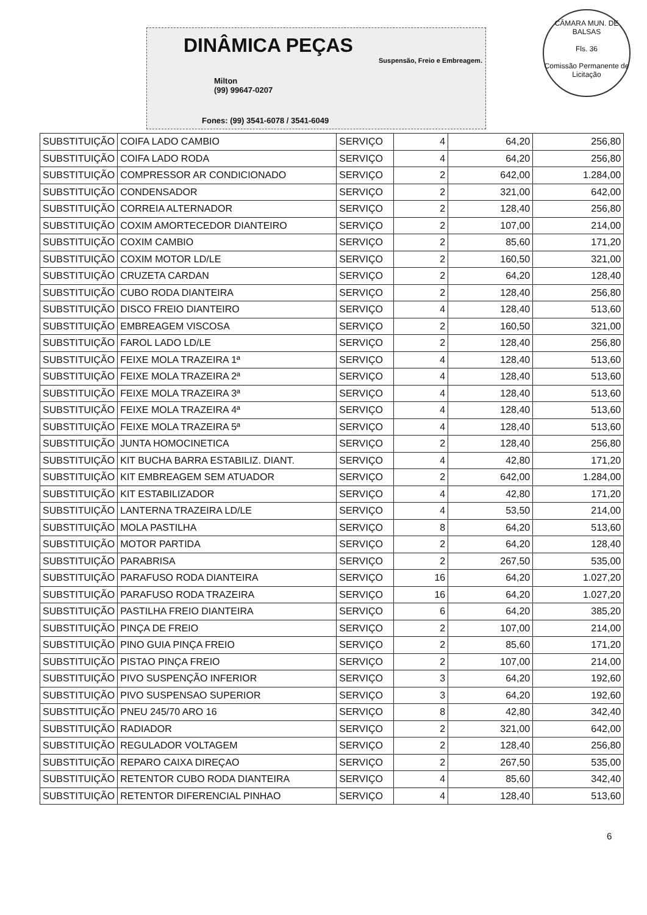DINÂMICA PEÇAS
Suspensão, Freio e Embreagem.
Milton
(99) 99647-0207
Fones: (99) 3541-6078 / 3541-6049
CÂMARA MUN. DE BALSAS
Fls. 36
Comissão Permanente de Licitação
| SUBSTITUIÇÃO | COIFA LADO CAMBIO | SERVIÇO | 4 | 64,20 | 256,80 |
| SUBSTITUIÇÃO | COIFA LADO RODA | SERVIÇO | 4 | 64,20 | 256,80 |
| SUBSTITUIÇÃO | COMPRESSOR AR CONDICIONADO | SERVIÇO | 2 | 642,00 | 1.284,00 |
| SUBSTITUIÇÃO | CONDENSADOR | SERVIÇO | 2 | 321,00 | 642,00 |
| SUBSTITUIÇÃO | CORREIA ALTERNADOR | SERVIÇO | 2 | 128,40 | 256,80 |
| SUBSTITUIÇÃO | COXIM AMORTECEDOR DIANTEIRO | SERVIÇO | 2 | 107,00 | 214,00 |
| SUBSTITUIÇÃO | COXIM CAMBIO | SERVIÇO | 2 | 85,60 | 171,20 |
| SUBSTITUIÇÃO | COXIM MOTOR LD/LE | SERVIÇO | 2 | 160,50 | 321,00 |
| SUBSTITUIÇÃO | CRUZETA CARDAN | SERVIÇO | 2 | 64,20 | 128,40 |
| SUBSTITUIÇÃO | CUBO RODA DIANTEIRA | SERVIÇO | 2 | 128,40 | 256,80 |
| SUBSTITUIÇÃO | DISCO FREIO DIANTEIRO | SERVIÇO | 4 | 128,40 | 513,60 |
| SUBSTITUIÇÃO | EMBREAGEM VISCOSA | SERVIÇO | 2 | 160,50 | 321,00 |
| SUBSTITUIÇÃO | FAROL LADO LD/LE | SERVIÇO | 2 | 128,40 | 256,80 |
| SUBSTITUIÇÃO | FEIXE MOLA TRAZEIRA 1ª | SERVIÇO | 4 | 128,40 | 513,60 |
| SUBSTITUIÇÃO | FEIXE MOLA TRAZEIRA 2ª | SERVIÇO | 4 | 128,40 | 513,60 |
| SUBSTITUIÇÃO | FEIXE MOLA TRAZEIRA 3ª | SERVIÇO | 4 | 128,40 | 513,60 |
| SUBSTITUIÇÃO | FEIXE MOLA TRAZEIRA 4ª | SERVIÇO | 4 | 128,40 | 513,60 |
| SUBSTITUIÇÃO | FEIXE MOLA TRAZEIRA 5ª | SERVIÇO | 4 | 128,40 | 513,60 |
| SUBSTITUIÇÃO | JUNTA HOMOCINETICA | SERVIÇO | 2 | 128,40 | 256,80 |
| SUBSTITUIÇÃO | KIT BUCHA BARRA ESTABILIZ. DIANT. | SERVIÇO | 4 | 42,80 | 171,20 |
| SUBSTITUIÇÃO | KIT EMBREAGEM SEM ATUADOR | SERVIÇO | 2 | 642,00 | 1.284,00 |
| SUBSTITUIÇÃO | KIT ESTABILIZADOR | SERVIÇO | 4 | 42,80 | 171,20 |
| SUBSTITUIÇÃO | LANTERNA TRAZEIRA LD/LE | SERVIÇO | 4 | 53,50 | 214,00 |
| SUBSTITUIÇÃO | MOLA PASTILHA | SERVIÇO | 8 | 64,20 | 513,60 |
| SUBSTITUIÇÃO | MOTOR PARTIDA | SERVIÇO | 2 | 64,20 | 128,40 |
| SUBSTITUIÇÃO | PARABRISA | SERVIÇO | 2 | 267,50 | 535,00 |
| SUBSTITUIÇÃO | PARAFUSO RODA DIANTEIRA | SERVIÇO | 16 | 64,20 | 1.027,20 |
| SUBSTITUIÇÃO | PARAFUSO RODA TRAZEIRA | SERVIÇO | 16 | 64,20 | 1.027,20 |
| SUBSTITUIÇÃO | PASTILHA FREIO DIANTEIRA | SERVIÇO | 6 | 64,20 | 385,20 |
| SUBSTITUIÇÃO | PINÇA DE FREIO | SERVIÇO | 2 | 107,00 | 214,00 |
| SUBSTITUIÇÃO | PINO GUIA PINÇA FREIO | SERVIÇO | 2 | 85,60 | 171,20 |
| SUBSTITUIÇÃO | PISTAO PINÇA FREIO | SERVIÇO | 2 | 107,00 | 214,00 |
| SUBSTITUIÇÃO | PIVO SUSPENÇÃO INFERIOR | SERVIÇO | 3 | 64,20 | 192,60 |
| SUBSTITUIÇÃO | PIVO SUSPENSAO SUPERIOR | SERVIÇO | 3 | 64,20 | 192,60 |
| SUBSTITUIÇÃO | PNEU 245/70 ARO 16 | SERVIÇO | 8 | 42,80 | 342,40 |
| SUBSTITUIÇÃO | RADIADOR | SERVIÇO | 2 | 321,00 | 642,00 |
| SUBSTITUIÇÃO | REGULADOR VOLTAGEM | SERVIÇO | 2 | 128,40 | 256,80 |
| SUBSTITUIÇÃO | REPARO CAIXA DIREÇAO | SERVIÇO | 2 | 267,50 | 535,00 |
| SUBSTITUIÇÃO | RETENTOR CUBO RODA DIANTEIRA | SERVIÇO | 4 | 85,60 | 342,40 |
| SUBSTITUIÇÃO | RETENTOR DIFERENCIAL PINHAO | SERVIÇO | 4 | 128,40 | 513,60 |
6